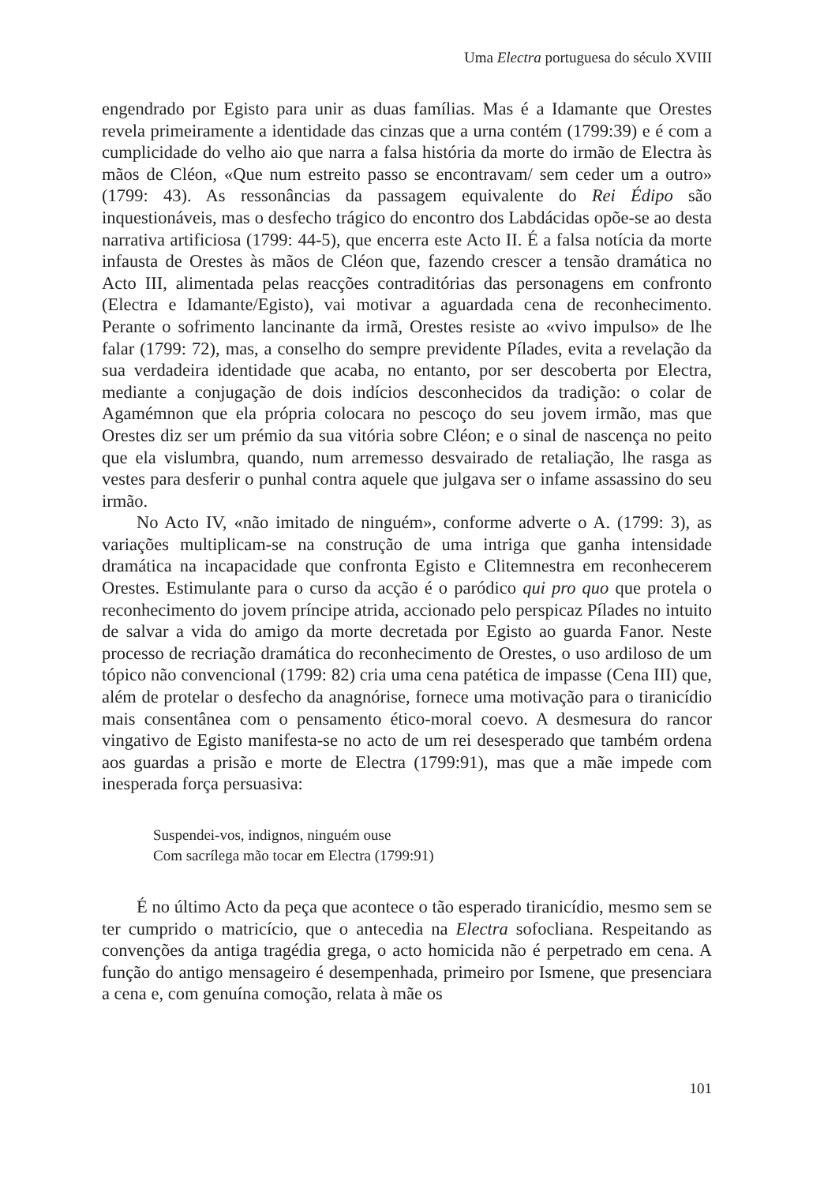Uma Electra portuguesa do século XVIII
engendrado por Egisto para unir as duas famílias. Mas é a Idamante que Orestes revela primeiramente a identidade das cinzas que a urna contém (1799:39) e é com a cumplicidade do velho aio que narra a falsa história da morte do irmão de Electra às mãos de Cléon, «Que num estreito passo se encontravam/ sem ceder um a outro» (1799: 43). As ressonâncias da passagem equivalente do Rei Édipo são inquestionáveis, mas o desfecho trágico do encontro dos Labdácidas opõe-se ao desta narrativa artificiosa (1799: 44-5), que encerra este Acto II. É a falsa notícia da morte infausta de Orestes às mãos de Cléon que, fazendo crescer a tensão dramática no Acto III, alimentada pelas reacções contraditórias das personagens em confronto (Electra e Idamante/Egisto), vai motivar a aguardada cena de reconhecimento. Perante o sofrimento lancinante da irmã, Orestes resiste ao «vivo impulso» de lhe falar (1799: 72), mas, a conselho do sempre previdente Pílades, evita a revelação da sua verdadeira identidade que acaba, no entanto, por ser descoberta por Electra, mediante a conjugação de dois indícios desconhecidos da tradição: o colar de Agamémnon que ela própria colocara no pescoço do seu jovem irmão, mas que Orestes diz ser um prémio da sua vitória sobre Cléon; e o sinal de nascença no peito que ela vislumbra, quando, num arremesso desvairado de retaliação, lhe rasga as vestes para desferir o punhal contra aquele que julgava ser o infame assassino do seu irmão.
No Acto IV, «não imitado de ninguém», conforme adverte o A. (1799: 3), as variações multiplicam-se na construção de uma intriga que ganha intensidade dramática na incapacidade que confronta Egisto e Clitemnestra em reconhecerem Orestes. Estimulante para o curso da acção é o paródico qui pro quo que protela o reconhecimento do jovem príncipe atrida, accionado pelo perspicaz Pílades no intuito de salvar a vida do amigo da morte decretada por Egisto ao guarda Fanor. Neste processo de recriação dramática do reconhecimento de Orestes, o uso ardiloso de um tópico não convencional (1799: 82) cria uma cena patética de impasse (Cena III) que, além de protelar o desfecho da anagnórise, fornece uma motivação para o tiranicídio mais consentânea com o pensamento ético-moral coevo. A desmesura do rancor vingativo de Egisto manifesta-se no acto de um rei desesperado que também ordena aos guardas a prisão e morte de Electra (1799:91), mas que a mãe impede com inesperada força persuasiva:
Suspendei-vos, indignos, ninguém ouse
Com sacrílega mão tocar em Electra (1799:91)
É no último Acto da peça que acontece o tão esperado tiranicídio, mesmo sem se ter cumprido o matricício, que o antecedia na Electra sofocliana. Respeitando as convenções da antiga tragédia grega, o acto homicida não é perpetrado em cena. A função do antigo mensageiro é desempenhada, primeiro por Ismene, que presenciara a cena e, com genuína comoção, relata à mãe os
101